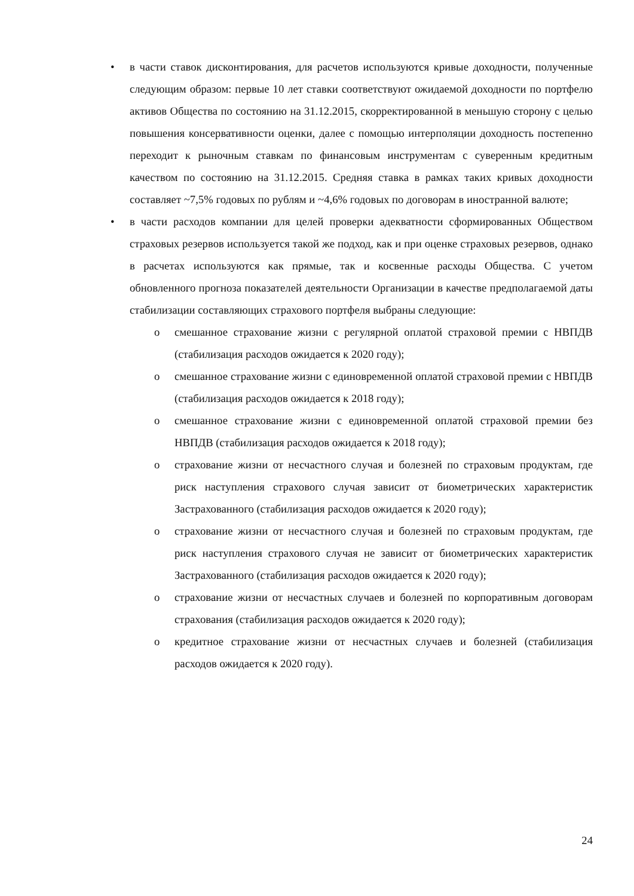• в части ставок дисконтирования, для расчетов используются кривые доходности, полученные следующим образом: первые 10 лет ставки соответствуют ожидаемой доходности по портфелю активов Общества по состоянию на 31.12.2015, скорректированной в меньшую сторону с целью повышения консервативности оценки, далее с помощью интерполяции доходность постепенно переходит к рыночным ставкам по финансовым инструментам с суверенным кредитным качеством по состоянию на 31.12.2015. Средняя ставка в рамках таких кривых доходности составляет ~7,5% годовых по рублям и ~4,6% годовых по договорам в иностранной валюте;
• в части расходов компании для целей проверки адекватности сформированных Обществом страховых резервов используется такой же подход, как и при оценке страховых резервов, однако в расчетах используются как прямые, так и косвенные расходы Общества. С учетом обновленного прогноза показателей деятельности Организации в качестве предполагаемой даты стабилизации составляющих страхового портфеля выбраны следующие:
o смешанное страхование жизни с регулярной оплатой страховой премии с НВПДВ (стабилизация расходов ожидается к 2020 году);
o смешанное страхование жизни с единовременной оплатой страховой премии с НВПДВ (стабилизация расходов ожидается к 2018 году);
o смешанное страхование жизни с единовременной оплатой страховой премии без НВПДВ (стабилизация расходов ожидается к 2018 году);
o страхование жизни от несчастного случая и болезней по страховым продуктам, где риск наступления страхового случая зависит от биометрических характеристик Застрахованного (стабилизация расходов ожидается к 2020 году);
o страхование жизни от несчастного случая и болезней по страховым продуктам, где риск наступления страхового случая не зависит от биометрических характеристик Застрахованного (стабилизация расходов ожидается к 2020 году);
o страхование жизни от несчастных случаев и болезней по корпоративным договорам страхования (стабилизация расходов ожидается к 2020 году);
o кредитное страхование жизни от несчастных случаев и болезней (стабилизация расходов ожидается к 2020 году).
24